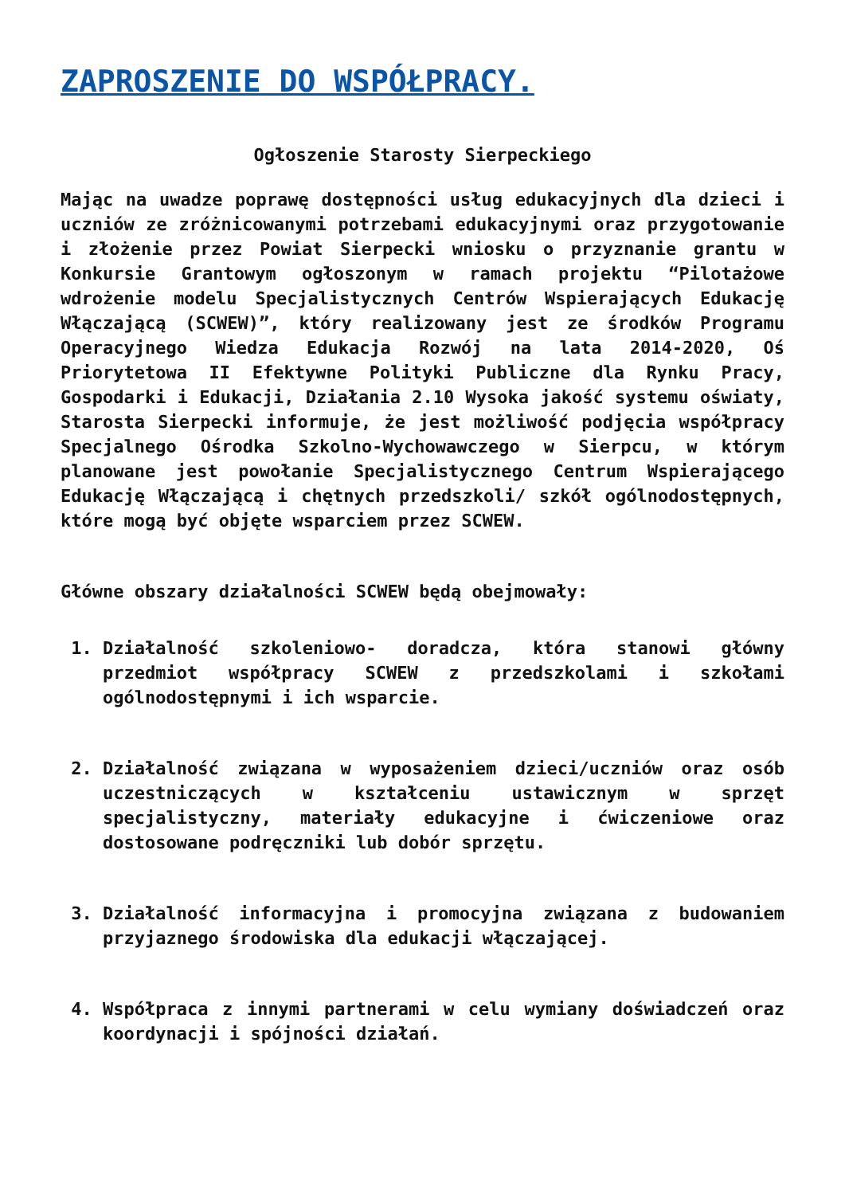ZAPROSZENIE DO WSPÓŁPRACY.
Ogłoszenie Starosty Sierpeckiego
Mając na uwadze poprawę dostępności usług edukacyjnych dla dzieci i uczniów ze zróżnicowanymi potrzebami edukacyjnymi oraz przygotowanie i złożenie przez Powiat Sierpecki wniosku o przyznanie grantu w Konkursie Grantowym ogłoszonym w ramach projektu “Pilotażowe wdrożenie modelu Specjalistycznych Centrów Wspierających Edukację Włączającą (SCWEW)”, który realizowany jest ze środków Programu Operacyjnego Wiedza Edukacja Rozwój na lata 2014-2020, Oś Priorytetowa II Efektywne Polityki Publiczne dla Rynku Pracy, Gospodarki i Edukacji, Działania 2.10 Wysoka jakość systemu oświaty, Starosta Sierpecki informuje, że jest możliwość podjęcia współpracy Specjalnego Ośrodka Szkolno-Wychowawczego w Sierpcu, w którym planowane jest powołanie Specjalistycznego Centrum Wspierającego Edukację Włączającą i chętnych przedszkoli/ szkół ogólnodostępnych, które mogą być objęte wsparciem przez SCWEW.
Główne obszary działalności SCWEW będą obejmowały:
1. Działalność szkoleniowo- doradcza, która stanowi główny przedmiot współpracy SCWEW z przedszkolami i szkołami ogólnodostępnymi i ich wsparcie.
2. Działalność związana w wyposażeniem dzieci/uczniów oraz osób uczestniczących w kształceniu ustawicznym w sprzęt specjalistyczny, materiały edukacyjne i ćwiczeniowe oraz dostosowane podręczniki lub dobór sprzętu.
3. Działalność informacyjna i promocyjna związana z budowaniem przyjaznego środowiska dla edukacji włączającej.
4. Współpraca z innymi partnerami w celu wymiany doświadczeń oraz koordynacji i spójności działań.